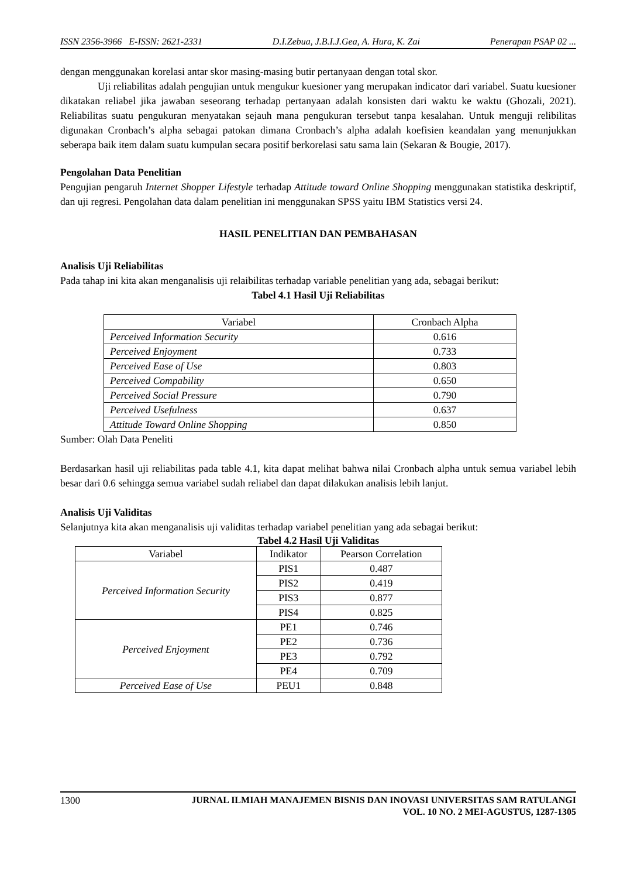ISSN 2356-3966 E-ISSN: 2621-2331 D.I.Zebua, J.B.I.J.Gea, A. Hura, K. Zai Penerapan PSAP 02 ...
dengan menggunakan korelasi antar skor masing-masing butir pertanyaan dengan total skor.
Uji reliabilitas adalah pengujian untuk mengukur kuesioner yang merupakan indicator dari variabel. Suatu kuesioner dikatakan reliabel jika jawaban seseorang terhadap pertanyaan adalah konsisten dari waktu ke waktu (Ghozali, 2021). Reliabilitas suatu pengukuran menyatakan sejauh mana pengukuran tersebut tanpa kesalahan. Untuk menguji relibilitas digunakan Cronbach’s alpha sebagai patokan dimana Cronbach’s alpha adalah koefisien keandalan yang menunjukkan seberapa baik item dalam suatu kumpulan secara positif berkorelasi satu sama lain (Sekaran & Bougie, 2017).
Pengolahan Data Penelitian
Pengujian pengaruh Internet Shopper Lifestyle terhadap Attitude toward Online Shopping menggunakan statistika deskriptif, dan uji regresi. Pengolahan data dalam penelitian ini menggunakan SPSS yaitu IBM Statistics versi 24.
HASIL PENELITIAN DAN PEMBAHASAN
Analisis Uji Reliabilitas
Pada tahap ini kita akan menganalisis uji relaibilitas terhadap variable penelitian yang ada, sebagai berikut:
Tabel 4.1 Hasil Uji Reliabilitas
| Variabel | Cronbach Alpha |
| Perceived Information Security | 0.616 |
| Perceived Enjoyment | 0.733 |
| Perceived Ease of Use | 0.803 |
| Perceived Compability | 0.650 |
| Perceived Social Pressure | 0.790 |
| Perceived Usefulness | 0.637 |
| Attitude Toward Online Shopping | 0.850 |
Sumber: Olah Data Peneliti
Berdasarkan hasil uji reliabilitas pada table 4.1, kita dapat melihat bahwa nilai Cronbach alpha untuk semua variabel lebih besar dari 0.6 sehingga semua variabel sudah reliabel dan dapat dilakukan analisis lebih lanjut.
Analisis Uji Validitas
Selanjutnya kita akan menganalisis uji validitas terhadap variabel penelitian yang ada sebagai berikut:
Tabel 4.2 Hasil Uji Validitas
| Variabel | Indikator | Pearson Correlation |
| Perceived Information Security | PIS1 | 0.487 |
| | PIS2 | 0.419 |
| | PIS3 | 0.877 |
| | PIS4 | 0.825 |
| Perceived Enjoyment | PE1 | 0.746 |
| | PE2 | 0.736 |
| | PE3 | 0.792 |
| | PE4 | 0.709 |
| Perceived Ease of Use | PEU1 | 0.848 |
1300 JURNAL ILMIAH MANAJEMEN BISNIS DAN INOVASI UNIVERSITAS SAM RATULANGI
VOL. 10 NO. 2 MEI-AGUSTUS, 1287-1305